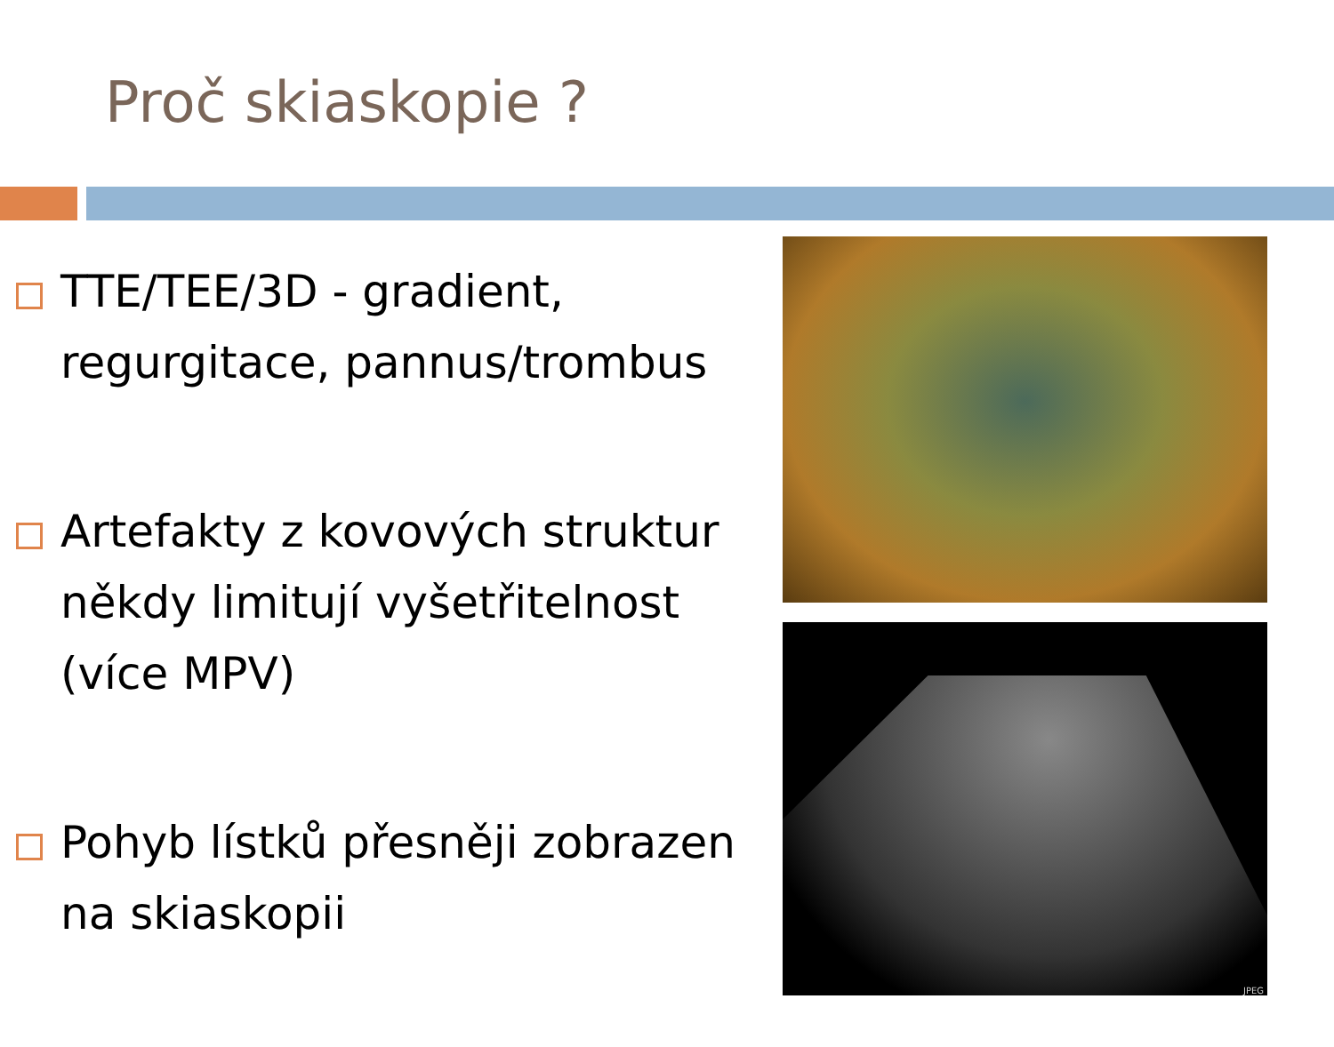Proč skiaskopie ?
TTE/TEE/3D - gradient, regurgitace, pannus/trombus
Artefakty z kovových struktur někdy limitují vyšetřitelnost (více MPV)
Pohyb lístků přesněji zobrazen na skiaskopii
JPEG